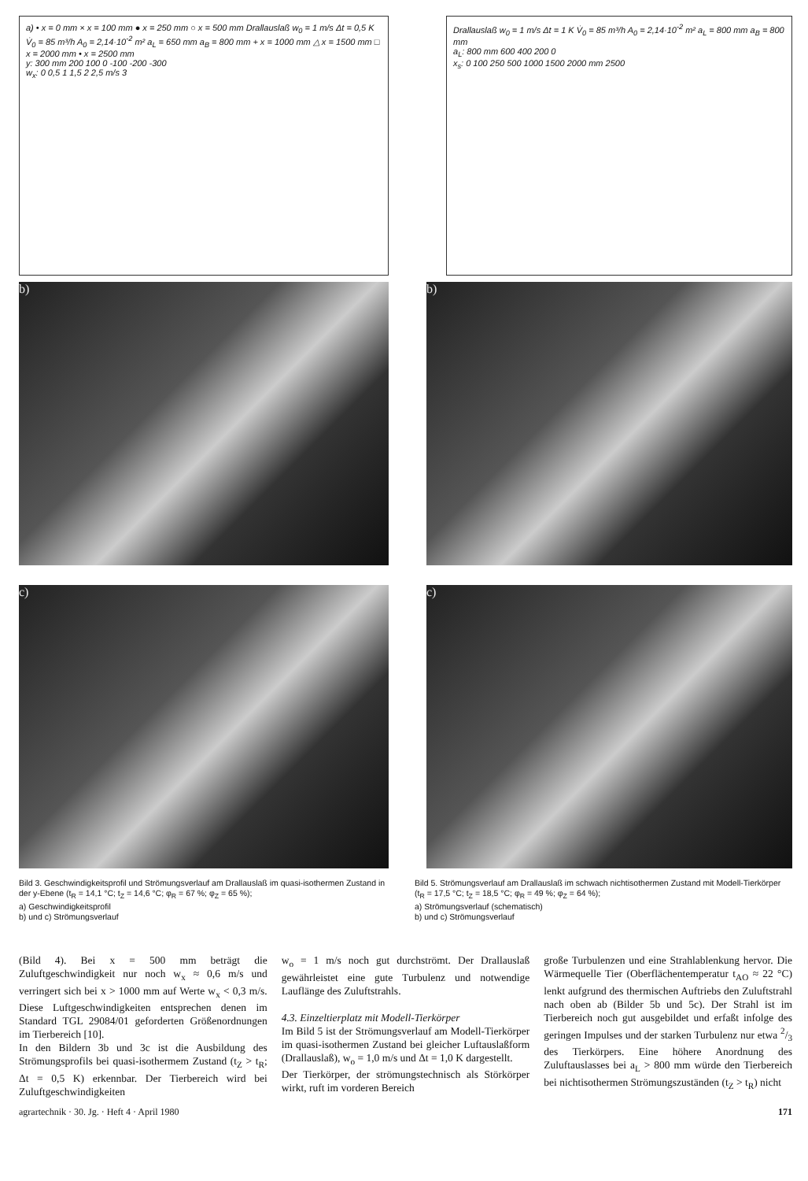a) • x = 0 mm × x = 100 mm ● x = 250 mm ○ x = 500 mm Drallauslaß w<sub>0</sub> = 1 m/s Δt = 0,5 K V̇<sub>0</sub> = 85 m³/h A<sub>0</sub> = 2,14·10<sup>-2</sup> m² a<sub>L</sub> = 650 mm a<sub>B</sub> = 800 mm + x = 1000 mm △ x = 1500 mm □ x = 2000 mm • x = 2500 mm
y: 300 mm 200 100 0 -100 -200 -300
w<sub>x</sub>: 0 0,5 1 1,5 2 2,5 m/s 3
Drallauslaß w<sub>0</sub> = 1 m/s Δt = 1 K V̇<sub>0</sub> = 85 m³/h A<sub>0</sub> = 2,14·10<sup>-2</sup> m² a<sub>L</sub> = 800 mm a<sub>B</sub> = 800 mm
a<sub>L</sub>: 800 mm 600 400 200 0
x<sub>s</sub>: 0 100 250 500 1000 1500 2000 mm 2500
b) b)
c) c)
Bild 3. Geschwindigkeitsprofil und Strömungsverlauf am Drallauslaß im quasi-isothermen Zustand in der y-Ebene (t<sub>R</sub> = 14,1 °C; t<sub>Z</sub> = 14,6 °C; φ<sub>R</sub> = 67 %; φ<sub>Z</sub> = 65 %);
a) Geschwindigkeitsprofil
b) und c) Strömungsverlauf
Bild 5. Strömungsverlauf am Drallauslaß im schwach nichtisothermen Zustand mit Modell-Tierkörper (t<sub>R</sub> = 17,5 °C; t<sub>Z</sub> = 18,5 °C; φ<sub>R</sub> = 49 %; φ<sub>Z</sub> = 64 %);
a) Strömungsverlauf (schematisch)
b) und c) Strömungsverlauf
(Bild 4). Bei x = 500 mm beträgt die Zuluftgeschwindigkeit nur noch w<sub>x</sub> ≈ 0,6 m/s und verringert sich bei x > 1000 mm auf Werte w<sub>x</sub> < 0,3 m/s. Diese Luftgeschwindigkeiten entsprechen denen im Standard TGL 29084/01 geforderten Größenordnungen im Tierbereich [10].
In den Bildern 3b und 3c ist die Ausbildung des Strömungsprofils bei quasi-isothermem Zustand (t<sub>Z</sub> > t<sub>R</sub>; Δt = 0,5 K) erkennbar. Der Tierbereich wird bei Zuluftgeschwindigkeiten
w<sub>o</sub> = 1 m/s noch gut durchströmt. Der Drallauslaß gewährleistet eine gute Turbulenz und notwendige Lauflänge des Zuluftstrahls.
4.3. Einzeltierplatz mit Modell-Tierkörper
Im Bild 5 ist der Strömungsverlauf am Modell-Tierkörper im quasi-isothermen Zustand bei gleicher Luftauslaßform (Drallauslaß), w<sub>o</sub> = 1,0 m/s und Δt = 1,0 K dargestellt.
Der Tierkörper, der strömungstechnisch als Störkörper wirkt, ruft im vorderen Bereich
große Turbulenzen und eine Strahlablenkung hervor. Die Wärmequelle Tier (Oberflächentemperatur t<sub>AO</sub> ≈ 22 °C) lenkt aufgrund des thermischen Auftriebs den Zuluftstrahl nach oben ab (Bilder 5b und 5c). Der Strahl ist im Tierbereich noch gut ausgebildet und erfaßt infolge des geringen Impulses und der starken Turbulenz nur etwa 2/3 des Tierkörpers. Eine höhere Anordnung des Zuluftauslasses bei a<sub>L</sub> > 800 mm würde den Tierbereich bei nichtisothermen Strömungszuständen (t<sub>Z</sub> > t<sub>R</sub>) nicht
agrartechnik · 30. Jg. · Heft 4 · April 1980 171